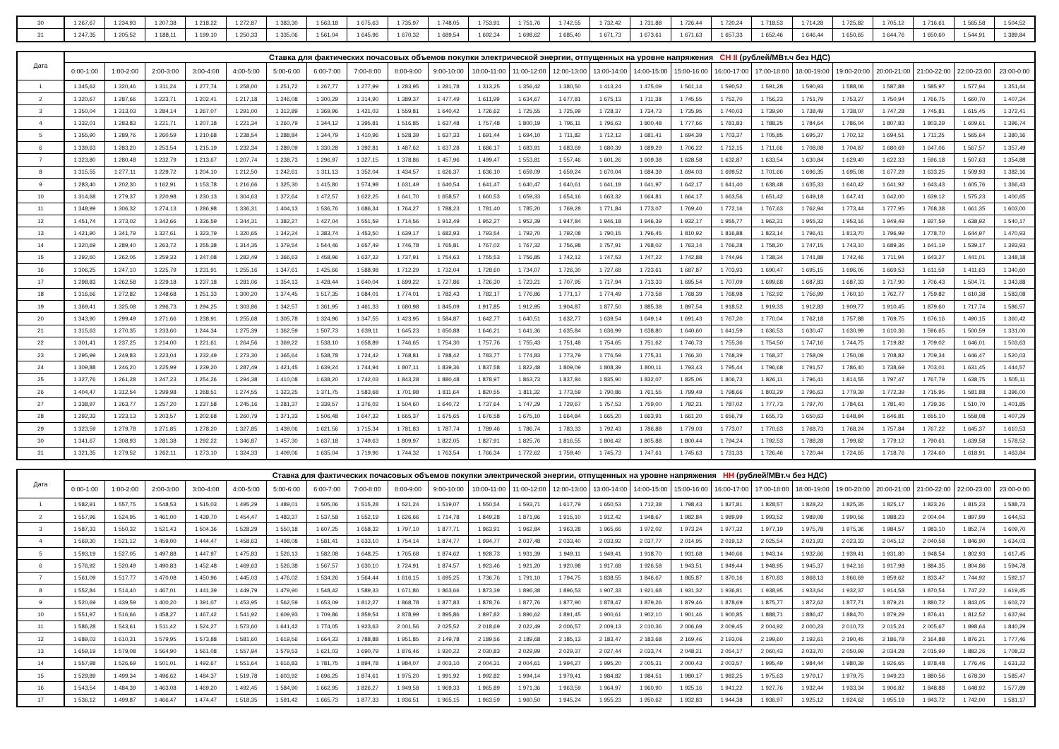| 30 | 1 267,67 | 1 234,93 | 1 207,38 | 1 218,22 | 1 272,87 | 1 383,30 | 1 563,18 | 1 675,63 | 1 735,97 | 1 748,05 | 1 753,91 | 1 751,76 | 1 742,55 | 1 732,42 | 1 731,88 | 1 726,44 | 1 720,24 | 1 718,53 | 1 714,28 | 1 725,82 | 1 705,12 | 1 716,61 | 1 565,58 | 1 504,52 |
| 31 | 1 247,35 | 1 205,52 | 1 188,11 | 1 199,10 | 1 250,33 | 1 335,06 | 1 561,04 | 1 645,96 | 1 670,32 | 1 689,54 | 1 692,34 | 1 698,62 | 1 685,40 | 1 671,73 | 1 673,61 | 1 671,63 | 1 657,33 | 1 652,46 | 1 646,44 | 1 650,65 | 1 644,76 | 1 650,60 | 1 544,91 | 1 389,84 |
| Дата | Ставка для фактических почасовых объемов покупки электрической энергии, отпущенных на уровне напряжения СН II (рублей/МВт.ч без НДС) | | | | | | | | | | | | | | | | | | | | | | | |
| --- | --- | --- | --- | --- | --- | --- | --- | --- | --- | --- | --- | --- | --- | --- | --- | --- | --- | --- | --- | --- | --- | --- | --- | --- |
| | 0:00-1:00 | 1:00-2:00 | 2:00-3:00 | 3:00-4:00 | 4:00-5:00 | 5:00-6:00 | 6:00-7:00 | 7:00-8:00 | 8:00-9:00 | 9:00-10:00 | 10:00-11:00 | 11:00-12:00 | 12:00-13:00 | 13:00-14:00 | 14:00-15:00 | 15:00-16:00 | 16:00-17:00 | 17:00-18:00 | 18:00-19:00 | 19:00-20:00 | 20:00-21:00 | 21:00-22:00 | 22:00-23:00 | 23:00-0:00 |
| 1 | 1 345,62 | 1 320,46 | 1 311,24 | 1 277,74 | 1 258,00 | 1 251,72 | 1 267,77 | 1 277,99 | 1 283,95 | 1 281,78 | 1 313,25 | 1 356,42 | 1 380,50 | 1 413,24 | 1 475,09 | 1 561,14 | 1 590,52 | 1 591,28 | 1 590,93 | 1 588,06 | 1 587,88 | 1 585,97 | 1 577,94 | 1 351,44 |
| 2 | 1 320,67 | 1 287,66 | 1 223,71 | 1 202,41 | 1 217,18 | 1 246,08 | 1 300,29 | 1 314,90 | 1 389,37 | 1 477,49 | 1 611,99 | 1 634,67 | 1 677,81 | 1 675,13 | 1 711,38 | 1 745,55 | 1 752,70 | 1 756,23 | 1 751,79 | 1 753,27 | 1 750,94 | 1 766,75 | 1 660,70 | 1 407,24 |
| 3 | 1 350,04 | 1 313,03 | 1 284,14 | 1 267,07 | 1 291,00 | 1 312,89 | 1 369,96 | 1 421,03 | 1 559,81 | 1 640,42 | 1 726,62 | 1 725,55 | 1 725,99 | 1 728,37 | 1 734,73 | 1 735,95 | 1 740,03 | 1 739,90 | 1 738,49 | 1 738,07 | 1 747,28 | 1 745,81 | 1 615,45 | 1 372,41 |
| 4 | 1 332,01 | 1 283,83 | 1 221,71 | 1 207,18 | 1 221,34 | 1 260,79 | 1 344,12 | 1 395,81 | 1 516,85 | 1 637,48 | 1 757,48 | 1 800,19 | 1 796,11 | 1 796,63 | 1 800,48 | 1 777,66 | 1 781,83 | 1 788,25 | 1 784,64 | 1 786,04 | 1 807,83 | 1 803,29 | 1 609,61 | 1 396,74 |
| 5 | 1 355,90 | 1 289,76 | 1 260,59 | 1 210,68 | 1 238,54 | 1 288,84 | 1 344,79 | 1 410,96 | 1 528,39 | 1 637,33 | 1 691,44 | 1 694,10 | 1 711,82 | 1 712,12 | 1 681,41 | 1 694,39 | 1 703,37 | 1 705,85 | 1 695,37 | 1 702,12 | 1 694,51 | 1 711,25 | 1 565,64 | 1 380,16 |
| 6 | 1 339,63 | 1 283,20 | 1 253,54 | 1 215,19 | 1 232,34 | 1 289,09 | 1 330,28 | 1 392,81 | 1 487,62 | 1 637,28 | 1 686,17 | 1 683,91 | 1 683,69 | 1 680,39 | 1 689,29 | 1 706,22 | 1 712,15 | 1 711,66 | 1 708,08 | 1 704,87 | 1 680,69 | 1 647,06 | 1 567,57 | 1 357,49 |
| 7 | 1 323,80 | 1 280,48 | 1 232,79 | 1 213,67 | 1 207,74 | 1 238,73 | 1 296,97 | 1 327,15 | 1 378,86 | 1 457,96 | 1 499,47 | 1 553,81 | 1 557,46 | 1 601,26 | 1 609,38 | 1 628,58 | 1 632,87 | 1 633,54 | 1 630,84 | 1 629,40 | 1 622,33 | 1 596,18 | 1 507,63 | 1 354,88 |
| 8 | 1 315,55 | 1 277,11 | 1 229,72 | 1 204,10 | 1 212,50 | 1 242,61 | 1 311,13 | 1 352,04 | 1 434,57 | 1 626,37 | 1 636,10 | 1 659,09 | 1 659,24 | 1 670,04 | 1 684,39 | 1 694,03 | 1 699,52 | 1 701,66 | 1 696,35 | 1 695,08 | 1 677,29 | 1 633,25 | 1 509,93 | 1 382,16 |
| 9 | 1 283,40 | 1 202,30 | 1 162,91 | 1 153,78 | 1 216,66 | 1 325,30 | 1 415,80 | 1 574,98 | 1 631,49 | 1 640,54 | 1 641,47 | 1 640,47 | 1 640,61 | 1 641,18 | 1 641,97 | 1 642,17 | 1 641,40 | 1 638,48 | 1 635,33 | 1 640,42 | 1 641,92 | 1 643,43 | 1 605,76 | 1 366,43 |
| 10 | 1 314,68 | 1 279,37 | 1 220,98 | 1 230,13 | 1 304,63 | 1 372,64 | 1 472,57 | 1 622,25 | 1 641,70 | 1 658,57 | 1 660,53 | 1 659,33 | 1 654,16 | 1 663,32 | 1 664,81 | 1 664,17 | 1 663,56 | 1 651,42 | 1 649,18 | 1 647,41 | 1 642,00 | 1 639,12 | 1 575,23 | 1 400,65 |
| 11 | 1 348,99 | 1 306,32 | 1 274,13 | 1 286,98 | 1 336,31 | 1 404,13 | 1 536,76 | 1 686,34 | 1 764,27 | 1 788,23 | 1 781,40 | 1 785,20 | 1 769,28 | 1 771,84 | 1 773,07 | 1 769,40 | 1 772,16 | 1 767,63 | 1 762,94 | 1 773,44 | 1 777,95 | 1 768,38 | 1 661,35 | 1 603,00 |
| 12 | 1 451,74 | 1 373,02 | 1 342,66 | 1 336,59 | 1 344,31 | 1 382,27 | 1 427,04 | 1 551,59 | 1 714,56 | 1 912,49 | 1 952,27 | 1 952,39 | 1 947,84 | 1 946,18 | 1 946,39 | 1 932,17 | 1 955,77 | 1 962,31 | 1 955,32 | 1 953,16 | 1 949,49 | 1 927,59 | 1 638,92 | 1 540,17 |
| 13 | 1 421,90 | 1 341,79 | 1 327,61 | 1 323,79 | 1 320,65 | 1 342,24 | 1 383,74 | 1 453,50 | 1 639,17 | 1 682,93 | 1 793,54 | 1 792,70 | 1 792,08 | 1 790,15 | 1 796,45 | 1 810,92 | 1 816,88 | 1 823,14 | 1 796,41 | 1 813,70 | 1 796,99 | 1 778,70 | 1 644,97 | 1 470,93 |
| 14 | 1 320,69 | 1 289,40 | 1 263,72 | 1 255,38 | 1 314,35 | 1 379,54 | 1 544,46 | 1 657,49 | 1 746,78 | 1 765,81 | 1 767,02 | 1 767,32 | 1 756,98 | 1 757,91 | 1 768,02 | 1 763,14 | 1 766,28 | 1 758,20 | 1 747,15 | 1 743,10 | 1 689,36 | 1 641,19 | 1 539,17 | 1 393,93 |
| 15 | 1 292,60 | 1 262,05 | 1 259,33 | 1 247,08 | 1 282,49 | 1 366,63 | 1 458,96 | 1 637,32 | 1 737,91 | 1 754,63 | 1 755,53 | 1 756,85 | 1 742,12 | 1 747,53 | 1 747,22 | 1 742,88 | 1 744,96 | 1 738,34 | 1 741,88 | 1 742,46 | 1 711,94 | 1 643,27 | 1 441,01 | 1 348,18 |
| 16 | 1 306,25 | 1 247,10 | 1 225,79 | 1 231,91 | 1 255,16 | 1 347,61 | 1 425,66 | 1 588,98 | 1 712,29 | 1 732,04 | 1 728,60 | 1 734,07 | 1 726,30 | 1 727,68 | 1 723,61 | 1 687,87 | 1 703,93 | 1 690,47 | 1 695,15 | 1 696,05 | 1 669,53 | 1 611,59 | 1 411,63 | 1 340,60 |
| 17 | 1 298,83 | 1 262,58 | 1 229,18 | 1 237,18 | 1 281,06 | 1 354,13 | 1 428,44 | 1 640,04 | 1 699,22 | 1 727,86 | 1 726,30 | 1 723,21 | 1 707,95 | 1 717,94 | 1 713,33 | 1 695,54 | 1 707,09 | 1 699,68 | 1 687,83 | 1 687,33 | 1 717,90 | 1 706,43 | 1 504,71 | 1 343,88 |
| 18 | 1 316,66 | 1 272,82 | 1 248,68 | 1 251,33 | 1 300,20 | 1 374,45 | 1 517,35 | 1 684,01 | 1 774,01 | 1 782,43 | 1 782,17 | 1 776,86 | 1 771,17 | 1 774,49 | 1 773,58 | 1 768,39 | 1 768,98 | 1 762,92 | 1 756,99 | 1 760,10 | 1 762,77 | 1 759,82 | 1 610,38 | 1 583,08 |
| 19 | 1 369,41 | 1 325,08 | 1 296,73 | 1 294,25 | 1 303,86 | 1 342,57 | 1 361,95 | 1 461,33 | 1 680,98 | 1 845,09 | 1 917,85 | 1 912,95 | 1 904,87 | 1 877,50 | 1 885,38 | 1 897,54 | 1 918,52 | 1 919,33 | 1 912,83 | 1 909,77 | 1 910,45 | 1 879,60 | 1 717,74 | 1 586,57 |
| 20 | 1 343,90 | 1 299,49 | 1 271,66 | 1 238,91 | 1 255,68 | 1 305,78 | 1 324,96 | 1 347,55 | 1 423,95 | 1 584,87 | 1 642,77 | 1 640,51 | 1 632,77 | 1 639,54 | 1 649,14 | 1 691,43 | 1 767,20 | 1 770,04 | 1 762,18 | 1 757,88 | 1 769,75 | 1 676,16 | 1 490,15 | 1 360,42 |
| 21 | 1 315,63 | 1 270,35 | 1 233,60 | 1 244,34 | 1 275,39 | 1 362,59 | 1 507,73 | 1 639,11 | 1 645,23 | 1 650,88 | 1 646,21 | 1 641,36 | 1 635,84 | 1 636,99 | 1 638,80 | 1 640,60 | 1 641,59 | 1 636,53 | 1 630,47 | 1 630,99 | 1 610,36 | 1 596,65 | 1 500,59 | 1 331,00 |
| 22 | 1 301,41 | 1 237,25 | 1 214,00 | 1 221,61 | 1 264,56 | 1 369,22 | 1 538,10 | 1 658,89 | 1 746,65 | 1 754,30 | 1 757,76 | 1 755,43 | 1 751,48 | 1 754,65 | 1 751,62 | 1 746,73 | 1 755,36 | 1 754,50 | 1 747,16 | 1 744,75 | 1 719,82 | 1 709,02 | 1 646,01 | 1 503,63 |
| 23 | 1 295,99 | 1 249,83 | 1 223,04 | 1 232,49 | 1 273,30 | 1 365,64 | 1 538,78 | 1 724,42 | 1 768,81 | 1 788,42 | 1 783,77 | 1 774,83 | 1 773,79 | 1 776,59 | 1 775,31 | 1 766,30 | 1 768,39 | 1 768,37 | 1 758,09 | 1 750,08 | 1 708,82 | 1 709,34 | 1 646,47 | 1 520,03 |
| 24 | 1 309,88 | 1 246,20 | 1 225,99 | 1 239,20 | 1 287,49 | 1 421,45 | 1 639,24 | 1 744,94 | 1 807,11 | 1 839,36 | 1 837,58 | 1 822,48 | 1 809,09 | 1 808,39 | 1 800,11 | 1 793,43 | 1 795,44 | 1 796,68 | 1 791,57 | 1 786,40 | 1 738,69 | 1 703,01 | 1 631,45 | 1 444,57 |
| 25 | 1 327,76 | 1 261,28 | 1 247,23 | 1 254,26 | 1 294,38 | 1 410,08 | 1 638,20 | 1 742,03 | 1 843,28 | 1 880,48 | 1 878,97 | 1 863,73 | 1 837,84 | 1 835,90 | 1 832,07 | 1 825,06 | 1 806,73 | 1 826,11 | 1 796,41 | 1 814,55 | 1 797,47 | 1 767,79 | 1 638,75 | 1 505,11 |
| 26 | 1 404,47 | 1 312,54 | 1 299,98 | 1 268,51 | 1 274,55 | 1 323,25 | 1 371,75 | 1 583,68 | 1 701,98 | 1 811,64 | 1 820,55 | 1 811,32 | 1 773,59 | 1 790,86 | 1 761,55 | 1 799,49 | 1 798,66 | 1 803,29 | 1 796,63 | 1 779,39 | 1 772,39 | 1 715,95 | 1 581,88 | 1 396,00 |
| 27 | 1 338,97 | 1 263,77 | 1 257,20 | 1 237,58 | 1 245,16 | 1 281,37 | 1 339,57 | 1 376,02 | 1 504,60 | 1 640,72 | 1 737,64 | 1 747,29 | 1 729,67 | 1 757,53 | 1 759,00 | 1 782,21 | 1 787,02 | 1 777,73 | 1 797,70 | 1 784,61 | 1 781,40 | 1 739,36 | 1 510,70 | 1 401,85 |
| 28 | 1 292,33 | 1 223,13 | 1 203,57 | 1 202,68 | 1 260,79 | 1 371,33 | 1 506,48 | 1 647,32 | 1 665,37 | 1 675,65 | 1 676,58 | 1 675,10 | 1 664,84 | 1 665,20 | 1 663,91 | 1 661,20 | 1 656,79 | 1 655,73 | 1 650,63 | 1 648,84 | 1 646,81 | 1 655,10 | 1 558,08 | 1 407,29 |
| 29 | 1 323,59 | 1 279,78 | 1 271,85 | 1 278,20 | 1 327,85 | 1 439,06 | 1 621,56 | 1 715,34 | 1 781,83 | 1 787,74 | 1 789,46 | 1 786,74 | 1 783,33 | 1 792,43 | 1 786,88 | 1 779,03 | 1 773,07 | 1 770,63 | 1 768,73 | 1 768,24 | 1 757,84 | 1 767,22 | 1 645,37 | 1 610,53 |
| 30 | 1 341,67 | 1 308,93 | 1 281,38 | 1 292,22 | 1 346,87 | 1 457,30 | 1 637,18 | 1 749,63 | 1 809,97 | 1 822,05 | 1 827,91 | 1 825,76 | 1 816,55 | 1 806,42 | 1 805,88 | 1 800,44 | 1 794,24 | 1 792,53 | 1 788,28 | 1 799,82 | 1 779,12 | 1 790,61 | 1 639,58 | 1 578,52 |
| 31 | 1 321,35 | 1 279,52 | 1 262,11 | 1 273,10 | 1 324,33 | 1 409,06 | 1 635,04 | 1 719,96 | 1 744,32 | 1 763,54 | 1 766,34 | 1 772,62 | 1 759,40 | 1 745,73 | 1 747,61 | 1 745,63 | 1 731,33 | 1 726,46 | 1 720,44 | 1 724,65 | 1 718,76 | 1 724,60 | 1 618,91 | 1 463,84 |
| Дата | Ставка для фактических почасовых объемов покупки электрической энергии, отпущенных на уровне напряжения НН (рублей/МВт.ч без НДС) | | | | | | | | | | | | | | | | | | | | | | | |
| --- | --- | --- | --- | --- | --- | --- | --- | --- | --- | --- | --- | --- | --- | --- | --- | --- | --- | --- | --- | --- | --- | --- | --- | --- |
| | 0:00-1:00 | 1:00-2:00 | 2:00-3:00 | 3:00-4:00 | 4:00-5:00 | 5:00-6:00 | 6:00-7:00 | 7:00-8:00 | 8:00-9:00 | 9:00-10:00 | 10:00-11:00 | 11:00-12:00 | 12:00-13:00 | 13:00-14:00 | 14:00-15:00 | 15:00-16:00 | 16:00-17:00 | 17:00-18:00 | 18:00-19:00 | 19:00-20:00 | 20:00-21:00 | 21:00-22:00 | 22:00-23:00 | 23:00-0:00 |
| 1 | 1 582,91 | 1 557,75 | 1 548,53 | 1 515,03 | 1 495,29 | 1 489,01 | 1 505,06 | 1 515,28 | 1 521,24 | 1 519,07 | 1 550,54 | 1 593,71 | 1 617,79 | 1 650,53 | 1 712,38 | 1 798,43 | 1 827,81 | 1 828,57 | 1 828,22 | 1 825,35 | 1 825,17 | 1 823,26 | 1 815,23 | 1 588,73 |
| 2 | 1 557,96 | 1 524,95 | 1 461,00 | 1 439,70 | 1 454,47 | 1 483,37 | 1 537,58 | 1 552,19 | 1 626,66 | 1 714,78 | 1 849,28 | 1 871,96 | 1 915,10 | 1 912,42 | 1 948,67 | 1 982,84 | 1 989,99 | 1 993,52 | 1 989,08 | 1 990,56 | 1 988,23 | 2 004,04 | 1 897,99 | 1 644,53 |
| 3 | 1 587,33 | 1 550,32 | 1 521,43 | 1 504,36 | 1 528,29 | 1 550,18 | 1 607,25 | 1 658,32 | 1 797,10 | 1 877,71 | 1 963,91 | 1 962,84 | 1 963,28 | 1 965,66 | 1 972,02 | 1 973,24 | 1 977,32 | 1 977,19 | 1 975,78 | 1 975,36 | 1 984,57 | 1 983,10 | 1 852,74 | 1 609,70 |
| 4 | 1 569,30 | 1 521,12 | 1 459,00 | 1 444,47 | 1 458,63 | 1 498,08 | 1 581,41 | 1 633,10 | 1 754,14 | 1 874,77 | 1 994,77 | 2 037,48 | 2 033,40 | 2 033,92 | 2 037,77 | 2 014,95 | 2 019,12 | 2 025,54 | 2 021,93 | 2 023,33 | 2 045,12 | 2 040,58 | 1 846,90 | 1 634,03 |
| 5 | 1 593,19 | 1 527,05 | 1 497,88 | 1 447,97 | 1 475,83 | 1 526,13 | 1 582,08 | 1 648,25 | 1 765,68 | 1 874,62 | 1 928,73 | 1 931,39 | 1 949,11 | 1 949,41 | 1 918,70 | 1 931,68 | 1 940,66 | 1 943,14 | 1 932,66 | 1 939,41 | 1 931,80 | 1 948,54 | 1 802,93 | 1 617,45 |
| 6 | 1 576,92 | 1 520,49 | 1 490,83 | 1 452,48 | 1 469,63 | 1 526,38 | 1 567,57 | 1 630,10 | 1 724,91 | 1 874,57 | 1 923,46 | 1 921,20 | 1 920,98 | 1 917,68 | 1 926,58 | 1 943,51 | 1 949,44 | 1 948,95 | 1 945,37 | 1 942,16 | 1 917,98 | 1 884,35 | 1 804,86 | 1 594,78 |
| 7 | 1 561,09 | 1 517,77 | 1 470,08 | 1 450,96 | 1 445,03 | 1 476,02 | 1 534,26 | 1 564,44 | 1 616,15 | 1 695,25 | 1 736,76 | 1 791,10 | 1 794,75 | 1 838,55 | 1 846,67 | 1 865,87 | 1 870,16 | 1 870,83 | 1 868,13 | 1 866,69 | 1 859,62 | 1 833,47 | 1 744,92 | 1 592,17 |
| 8 | 1 552,84 | 1 514,40 | 1 467,01 | 1 441,39 | 1 449,79 | 1 479,90 | 1 548,42 | 1 589,33 | 1 671,86 | 1 863,66 | 1 873,39 | 1 896,38 | 1 896,53 | 1 907,33 | 1 921,68 | 1 931,32 | 1 936,81 | 1 938,95 | 1 933,64 | 1 932,37 | 1 914,58 | 1 870,54 | 1 747,22 | 1 619,45 |
| 9 | 1 520,69 | 1 439,59 | 1 400,20 | 1 391,07 | 1 453,95 | 1 562,59 | 1 653,09 | 1 812,27 | 1 868,78 | 1 877,83 | 1 878,76 | 1 877,76 | 1 877,90 | 1 878,47 | 1 879,26 | 1 879,46 | 1 878,69 | 1 875,77 | 1 872,62 | 1 877,71 | 1 879,21 | 1 880,72 | 1 843,05 | 1 603,72 |
| 10 | 1 551,97 | 1 516,66 | 1 458,27 | 1 467,42 | 1 541,92 | 1 609,93 | 1 709,86 | 1 859,54 | 1 878,99 | 1 895,86 | 1 897,82 | 1 896,62 | 1 891,45 | 1 900,61 | 1 902,10 | 1 901,46 | 1 900,85 | 1 888,71 | 1 886,47 | 1 884,70 | 1 879,29 | 1 876,41 | 1 812,52 | 1 637,94 |
| 11 | 1 586,28 | 1 543,61 | 1 511,42 | 1 524,27 | 1 573,60 | 1 641,42 | 1 774,05 | 1 923,63 | 2 001,56 | 2 025,52 | 2 018,69 | 2 022,49 | 2 006,57 | 2 009,13 | 2 010,36 | 2 006,69 | 2 009,45 | 2 004,92 | 2 000,23 | 2 010,73 | 2 015,24 | 2 005,67 | 1 898,64 | 1 840,29 |
| 12 | 1 689,03 | 1 610,31 | 1 579,95 | 1 573,88 | 1 581,60 | 1 619,56 | 1 664,33 | 1 788,88 | 1 951,85 | 2 149,78 | 2 189,56 | 2 189,68 | 2 185,13 | 2 183,47 | 2 183,68 | 2 169,46 | 2 193,06 | 2 199,60 | 2 192,61 | 2 190,45 | 2 186,78 | 2 164,88 | 1 876,21 | 1 777,46 |
| 13 | 1 659,19 | 1 579,08 | 1 564,90 | 1 561,08 | 1 557,94 | 1 579,53 | 1 621,03 | 1 690,79 | 1 876,46 | 1 920,22 | 2 030,83 | 2 029,99 | 2 029,37 | 2 027,44 | 2 033,74 | 2 048,21 | 2 054,17 | 2 060,43 | 2 033,70 | 2 050,99 | 2 034,28 | 2 015,99 | 1 882,26 | 1 708,22 |
| 14 | 1 557,98 | 1 526,69 | 1 501,01 | 1 492,67 | 1 551,64 | 1 616,83 | 1 781,75 | 1 894,78 | 1 984,07 | 2 003,10 | 2 004,31 | 2 004,61 | 1 994,27 | 1 995,20 | 2 005,31 | 2 000,43 | 2 003,57 | 1 995,49 | 1 984,44 | 1 980,39 | 1 926,65 | 1 878,48 | 1 776,46 | 1 631,22 |
| 15 | 1 529,89 | 1 499,34 | 1 496,62 | 1 484,37 | 1 519,78 | 1 603,92 | 1 696,25 | 1 874,61 | 1 975,20 | 1 991,92 | 1 992,82 | 1 994,14 | 1 979,41 | 1 984,82 | 1 984,51 | 1 980,17 | 1 982,25 | 1 975,63 | 1 979,17 | 1 979,75 | 1 949,23 | 1 880,56 | 1 678,30 | 1 585,47 |
| 16 | 1 543,54 | 1 484,39 | 1 463,08 | 1 469,20 | 1 492,45 | 1 584,90 | 1 662,95 | 1 826,27 | 1 949,58 | 1 969,33 | 1 965,89 | 1 971,36 | 1 963,59 | 1 964,97 | 1 960,90 | 1 925,16 | 1 941,22 | 1 927,76 | 1 932,44 | 1 933,34 | 1 906,82 | 1 848,88 | 1 648,92 | 1 577,89 |
| 17 | 1 536,12 | 1 499,87 | 1 466,47 | 1 474,47 | 1 518,35 | 1 591,42 | 1 665,73 | 1 877,33 | 1 936,51 | 1 965,15 | 1 963,59 | 1 960,50 | 1 945,24 | 1 955,23 | 1 950,62 | 1 932,83 | 1 944,38 | 1 936,97 | 1 925,12 | 1 924,62 | 1 955,19 | 1 943,72 | 1 742,00 | 1 581,17 |